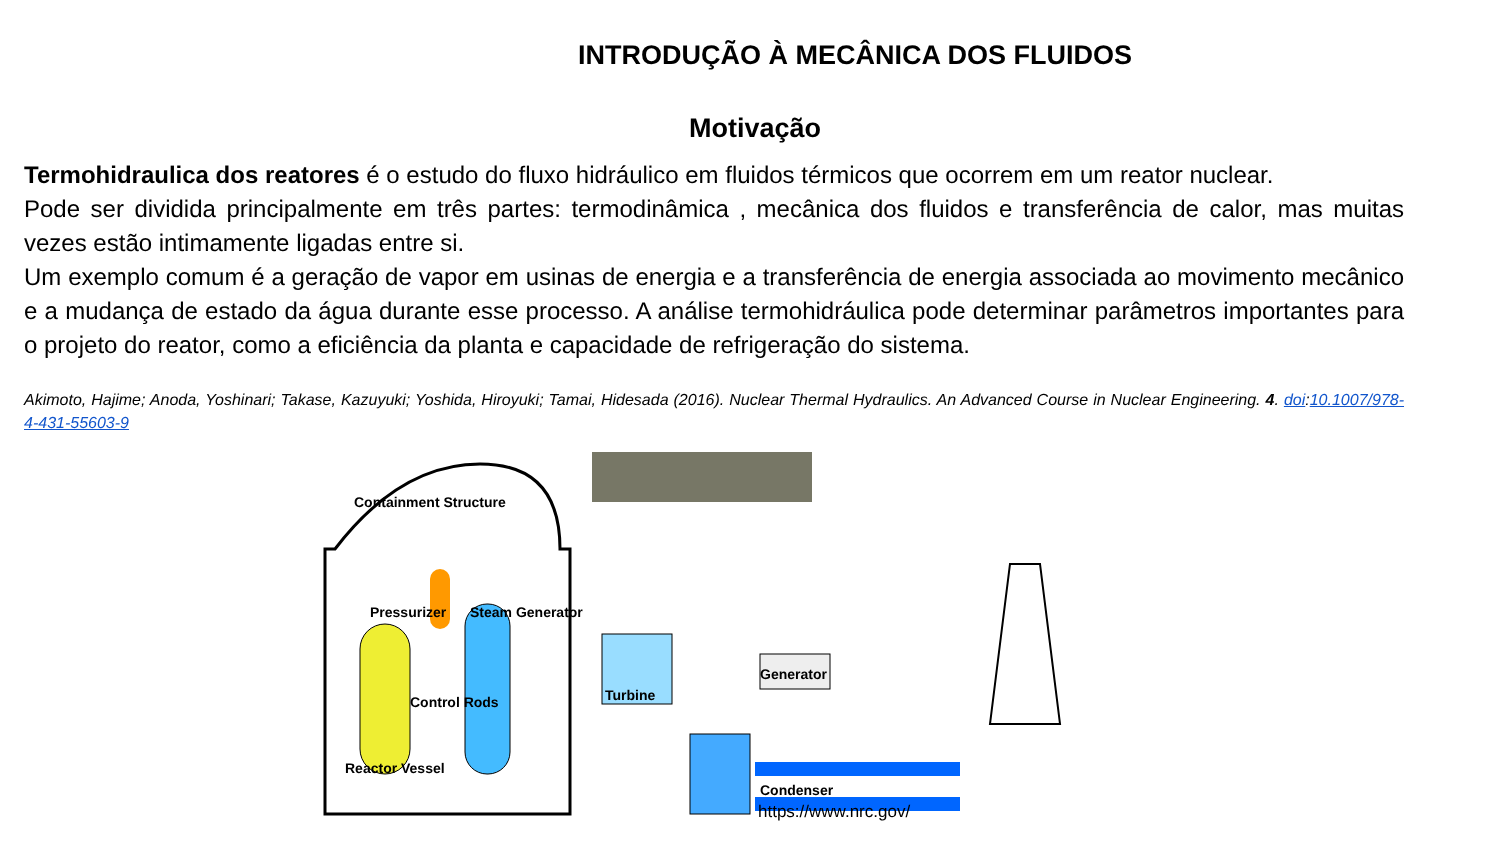INTRODUÇÃO À MECÂNICA DOS FLUIDOS
Motivação
Termohidraulica dos reatores é o estudo do fluxo hidráulico em fluidos térmicos que ocorrem em um reator nuclear.
Pode ser dividida principalmente em três partes: termodinâmica , mecânica dos fluidos e transferência de calor, mas muitas vezes estão intimamente ligadas entre si.
Um exemplo comum é a geração de vapor em usinas de energia e a transferência de energia associada ao movimento mecânico e a mudança de estado da água durante esse processo. A análise termohidráulica pode determinar parâmetros importantes para o projeto do reator, como a eficiência da planta e capacidade de refrigeração do sistema.
Akimoto, Hajime; Anoda, Yoshinari; Takase, Kazuyuki; Yoshida, Hiroyuki; Tamai, Hidesada (2016). Nuclear Thermal Hydraulics. An Advanced Course in Nuclear Engineering. 4. doi:10.1007/978-4-431-55603-9
Containment Structure
Pressurizer Steam Generator
Generator
Control Rods Turbine
Reactor Vessel
Condenser
https://www.nrc.gov/